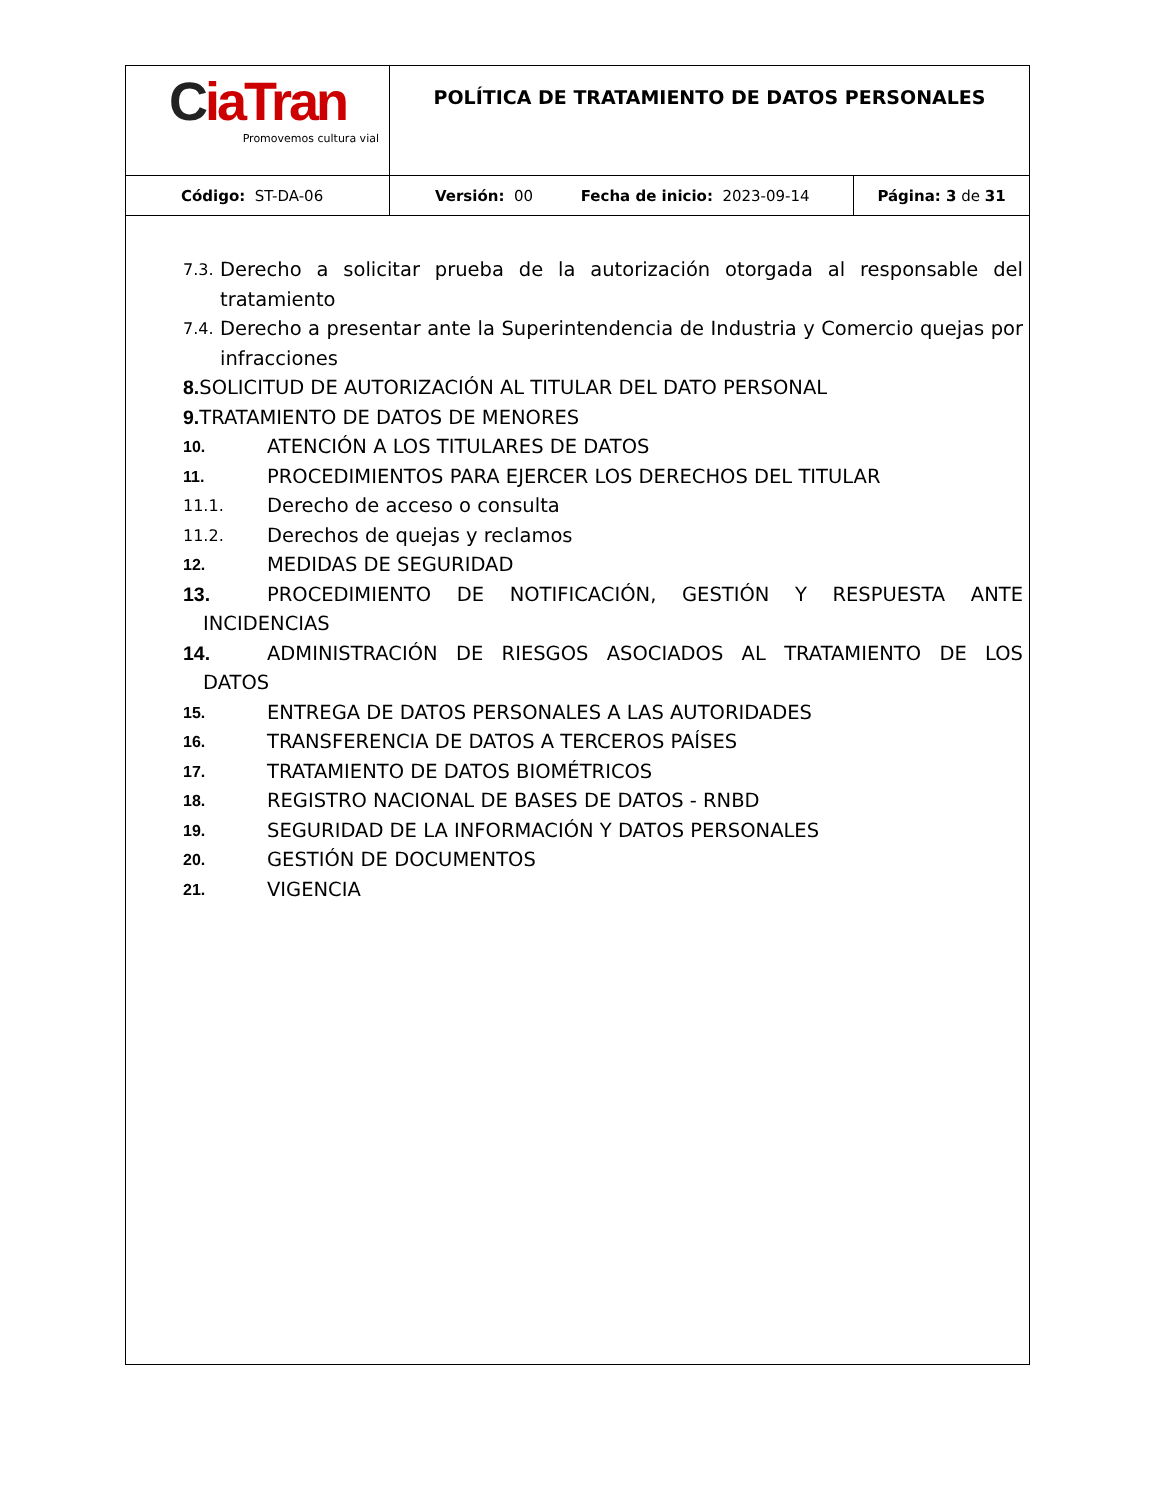| C ia Tran Promovemos cultura vial | POLÍTICA DE TRATAMIENTO DE DATOS PERSONALES | |
| Código: ST-DA-06 | Versión: 00 Fecha de inicio: 2023-09-14 | Página: 3 de 31 |
7.3. Derecho a solicitar prueba de la autorización otorgada al responsable del tratamiento
7.4. Derecho a presentar ante la Superintendencia de Industria y Comercio quejas por infracciones
8. SOLICITUD DE AUTORIZACIÓN AL TITULAR DEL DATO PERSONAL
9. TRATAMIENTO DE DATOS DE MENORES
10. ATENCIÓN A LOS TITULARES DE DATOS
11. PROCEDIMIENTOS PARA EJERCER LOS DERECHOS DEL TITULAR
11.1. Derecho de acceso o consulta
11.2. Derechos de quejas y reclamos
12. MEDIDAS DE SEGURIDAD
13. PROCEDIMIENTO DE NOTIFICACIÓN, GESTIÓN Y RESPUESTA ANTE
INCIDENCIAS
14. ADMINISTRACIÓN DE RIESGOS ASOCIADOS AL TRATAMIENTO DE LOS
DATOS
15. ENTREGA DE DATOS PERSONALES A LAS AUTORIDADES
16. TRANSFERENCIA DE DATOS A TERCEROS PAÍSES
17. TRATAMIENTO DE DATOS BIOMÉTRICOS
18. REGISTRO NACIONAL DE BASES DE DATOS - RNBD
19. SEGURIDAD DE LA INFORMACIÓN Y DATOS PERSONALES
20. GESTIÓN DE DOCUMENTOS
21. VIGENCIA